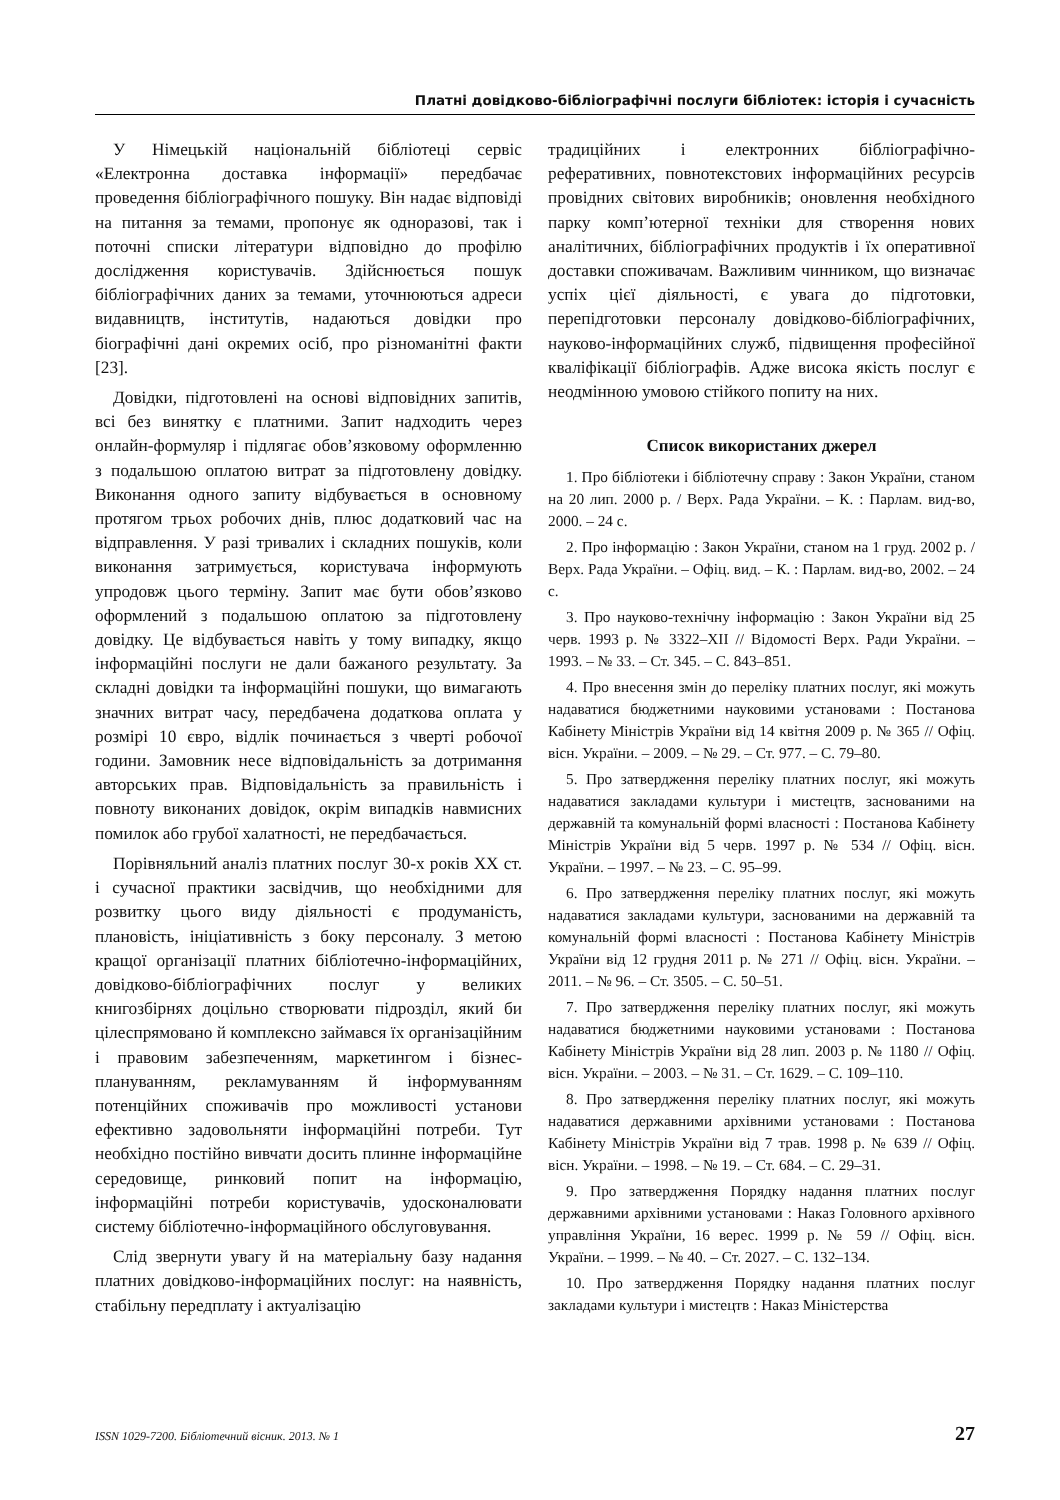Платні довідково-бібліографічні послуги бібліотек: історія і сучасність
У Німецькій національній бібліотеці сервіс «Електронна доставка інформації» передбачає проведення бібліографічного пошуку. Він надає відповіді на питання за темами, пропонує як одноразові, так і поточні списки літератури відповідно до профілю дослідження користувачів. Здійснюється пошук бібліографічних даних за темами, уточнюються адреси видавництв, інститутів, надаються довідки про біографічні дані окремих осіб, про різноманітні факти [23].
Довідки, підготовлені на основі відповідних запитів, всі без винятку є платними. Запит надходить через онлайн-формуляр і підлягає обов’язковому оформленню з подальшою оплатою витрат за підготовлену довідку. Виконання одного запиту відбувається в основному протягом трьох робочих днів, плюс додатковий час на відправлення. У разі тривалих і складних пошуків, коли виконання затримується, користувача інформують упродовж цього терміну. Запит має бути обов’язково оформлений з подальшою оплатою за підготовлену довідку. Це відбувається навіть у тому випадку, якщо інформаційні послуги не дали бажаного результату. За складні довідки та інформаційні пошуки, що вимагають значних витрат часу, передбачена додаткова оплата у розмірі 10 євро, відлік починається з чверті робочої години. Замовник несе відповідальність за дотримання авторських прав. Відповідальність за правильність і повноту виконаних довідок, окрім випадків навмисних помилок або грубої халатності, не передбачається.
Порівняльний аналіз платних послуг 30-х років XX ст. і сучасної практики засвідчив, що необхідними для розвитку цього виду діяльності є продуманість, плановість, ініціативність з боку персоналу. З метою кращої організації платних бібліотечно-інформаційних, довідково-бібліографічних послуг у великих книгозбірнях доцільно створювати підрозділ, який би цілеспрямовано й комплексно займався їх організаційним і правовим забезпеченням, маркетингом і бізнес-плануванням, рекламуванням й інформуванням потенційних споживачів про можливості установи ефективно задовольняти інформаційні потреби. Тут необхідно постійно вивчати досить плинне інформаційне середовище, ринковий попит на інформацію, інформаційні потреби користувачів, удосконалювати систему бібліотечно-інформаційного обслуговування.
Слід звернути увагу й на матеріальну базу надання платних довідково-інформаційних послуг: на наявність, стабільну передплату і актуалізацію
традиційних і електронних бібліографічно-реферативних, повнотекстових інформаційних ресурсів провідних світових виробників; оновлення необхідного парку комп’ютерної техніки для створення нових аналітичних, бібліографічних продуктів і їх оперативної доставки споживачам. Важливим чинником, що визначає успіх цієї діяльності, є увага до підготовки, перепідготовки персоналу довідково-бібліографічних, науково-інформаційних служб, підвищення професійної кваліфікації бібліографів. Адже висока якість послуг є неодмінною умовою стійкого попиту на них.
Список використаних джерел
1. Про бібліотеки і бібліотечну справу : Закон України, станом на 20 лип. 2000 р. / Верх. Рада України. – К. : Парлам. вид-во, 2000. – 24 с.
2. Про інформацію : Закон України, станом на 1 груд. 2002 р. / Верх. Рада України. – Офіц. вид. – К. : Парлам. вид-во, 2002. – 24 с.
3. Про науково-технічну інформацію : Закон України від 25 черв. 1993 р. № 3322–XII // Відомості Верх. Ради України. – 1993. – № 33. – Ст. 345. – С. 843–851.
4. Про внесення змін до переліку платних послуг, які можуть надаватися бюджетними науковими установами : Постанова Кабінету Міністрів України від 14 квітня 2009 р. № 365 // Офіц. вісн. України. – 2009. – № 29. – Ст. 977. – С. 79–80.
5. Про затвердження переліку платних послуг, які можуть надаватися закладами культури і мистецтв, заснованими на державній та комунальній формі власності : Постанова Кабінету Міністрів України від 5 черв. 1997 р. № 534 // Офіц. вісн. України. – 1997. – № 23. – С. 95–99.
6. Про затвердження переліку платних послуг, які можуть надаватися закладами культури, заснованими на державній та комунальній формі власності : Постанова Кабінету Міністрів України від 12 грудня 2011 р. № 271 // Офіц. вісн. України. – 2011. – № 96. – Ст. 3505. – С. 50–51.
7. Про затвердження переліку платних послуг, які можуть надаватися бюджетними науковими установами : Постанова Кабінету Міністрів України від 28 лип. 2003 р. № 1180 // Офіц. вісн. України. – 2003. – № 31. – Ст. 1629. – С. 109–110.
8. Про затвердження переліку платних послуг, які можуть надаватися державними архівними установами : Постанова Кабінету Міністрів України від 7 трав. 1998 р. № 639 // Офіц. вісн. України. – 1998. – № 19. – Ст. 684. – С. 29–31.
9. Про затвердження Порядку надання платних послуг державними архівними установами : Наказ Головного архівного управління України, 16 верес. 1999 р. № 59 // Офіц. вісн. України. – 1999. – № 40. – Ст. 2027. – С. 132–134.
10. Про затвердження Порядку надання платних послуг закладами культури і мистецтв : Наказ Міністерства
ISSN 1029-7200. Бібліотечний вісник. 2013. № 1 27